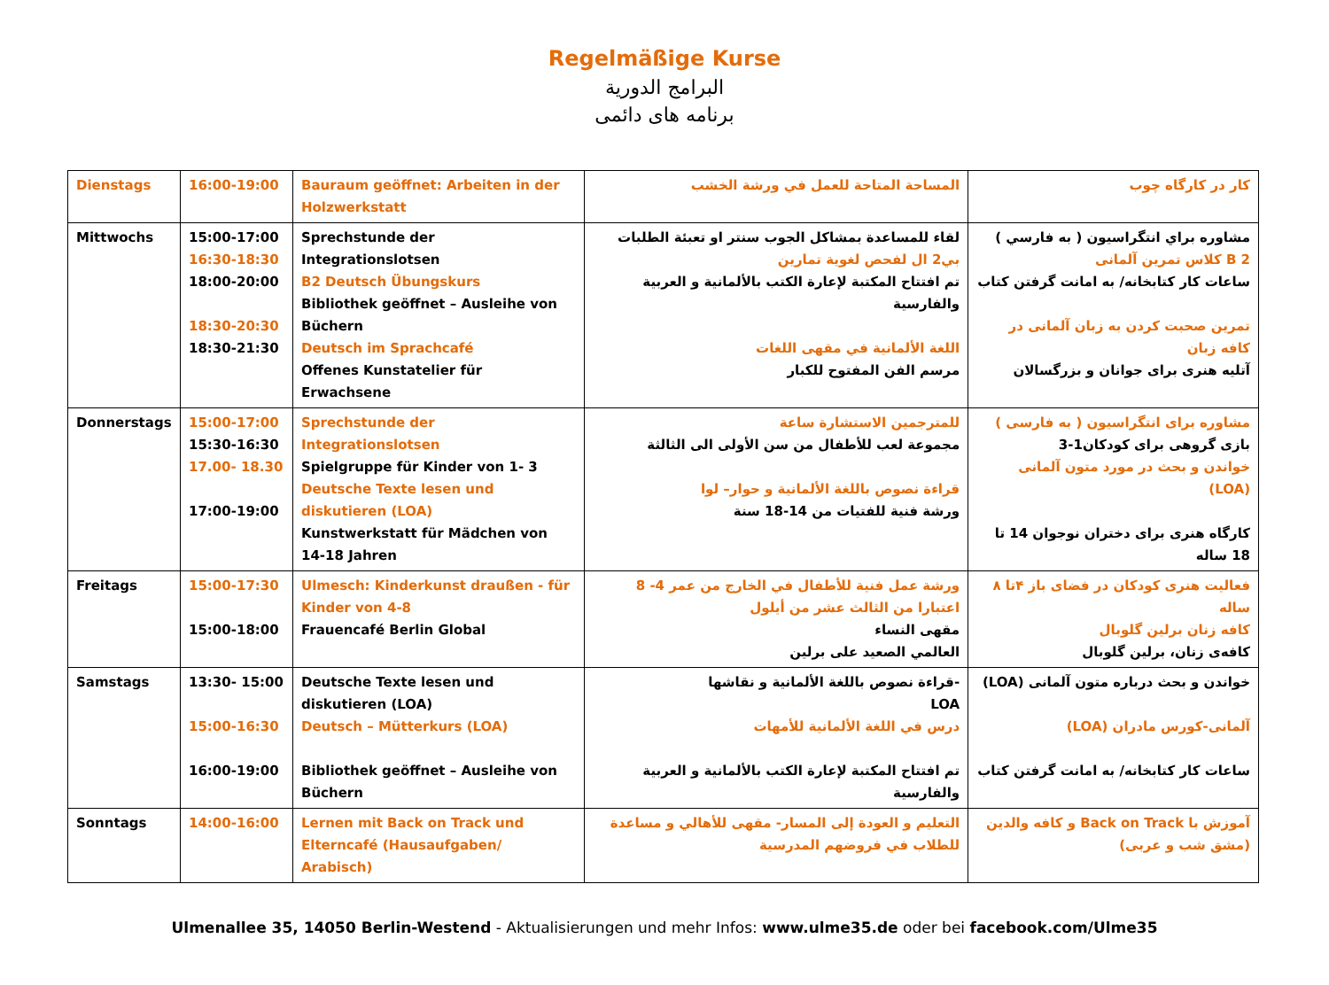Regelmäßige Kurse
البرامج الدورية
برنامه های دائمی
| Dienstags | 16:00-19:00 | Bauraum geöffnet: Arbeiten in der Holzwerkstatt | المساحة المتاحة للعمل في ورشة الخشب | کار در کارگاه چوب |
| Mittwochs | 15:00-17:00 16:30-18:30 18:00-20:00 18:30-20:30 18:30-21:30 | Sprechstunde der Integrationslotsen B2 Deutsch Übungskurs Bibliothek geöffnet – Ausleihe von Büchern Deutsch im Sprachcafé Offenes Kunstatelier für Erwachsene | لقاء للمساعدة بمشاكل الجوب سنتر او تعبئة الطلبات بي2 ال لفحص لغوية تمارين تم افتتاح المكتبة لإعارة الكتب بالألمانية و العربية والفارسية اللغة الألمانية في مقهى اللغات مرسم الفن المفتوح للكبار | مشاوره براي انتگراسيون ( به فارسي ) B 2 كلاس تمرين آلمانی ساعات کار کتابخانه/ به امانت گرفتن کتاب تمرین صحبت کردن به زبان آلمانی در کافه زبان آتلیه هنری برای جوانان و بزرگسالان |
| Donnerstags | 15:00-17:00 15:30-16:30 17.00- 18.30 17:00-19:00 | Sprechstunde der Integrationslotsen Spielgruppe für Kinder von 1- 3 Deutsche Texte lesen und diskutieren (LOA) Kunstwerkstatt für Mädchen von 14-18 Jahren | للمترجمين الاستشارة ساعة مجموعة لعب للأطفال من سن الأولى الى الثالثة قراءة نصوص باللغة الألمانية و حوار– لوا ورشة فنية للفتيات من 14-18 سنة | مشاوره برای انتگراسیون ( به فارسی ) بازی گروهی برای کودکان1-3 خواندن و بحث در مورد متون آلمانی (LOA) کارگاه هنری برای دختران نوجوان 14 تا 18 ساله |
| Freitags | 15:00-17:30 15:00-18:00 | Ulmesch: Kinderkunst draußen - für Kinder von 4-8 Frauencafé Berlin Global | ورشة عمل فنية للأطفال في الخارج من عمر 4- 8 اعتبارا من الثالث عشر من أيلول مقهى النساء العالمي الصعيد على برلين | فعالیت هنری کودکان در فضای باز ۴تا ۸ ساله کافه زنان برلین گلوبال کافه‌ی زنان، برلین گلوبال |
| Samstags | 13:30- 15:00 15:00-16:30 16:00-19:00 | Deutsche Texte lesen und diskutieren (LOA) Deutsch – Mütterkurs (LOA) Bibliothek geöffnet – Ausleihe von Büchern | -قراءة نصوص باللغة الألمانية و نقاشها LOA درس في اللغة الألمانية للأمهات تم افتتاح المكتبة لإعارة الكتب بالألمانية و العربية والفارسية | خواندن و بحث درباره متون آلمانی (LOA) آلمانی-کورس مادران (LOA) ساعات کار کتابخانه/ به امانت گرفتن کتاب |
| Sonntags | 14:00-16:00 | Lernen mit Back on Track und Elterncafé (Hausaufgaben/ Arabisch) | التعليم و العودة إلى المسار- مقهى للأهالي و مساعدة للطلاب في فروضهم المدرسية | آموزش با Back on Track و کافه والدین (مشق شب و عربی) |
Ulmenallee 35, 14050 Berlin-Westend - Aktualisierungen und mehr Infos: www.ulme35.de oder bei facebook.com/Ulme35